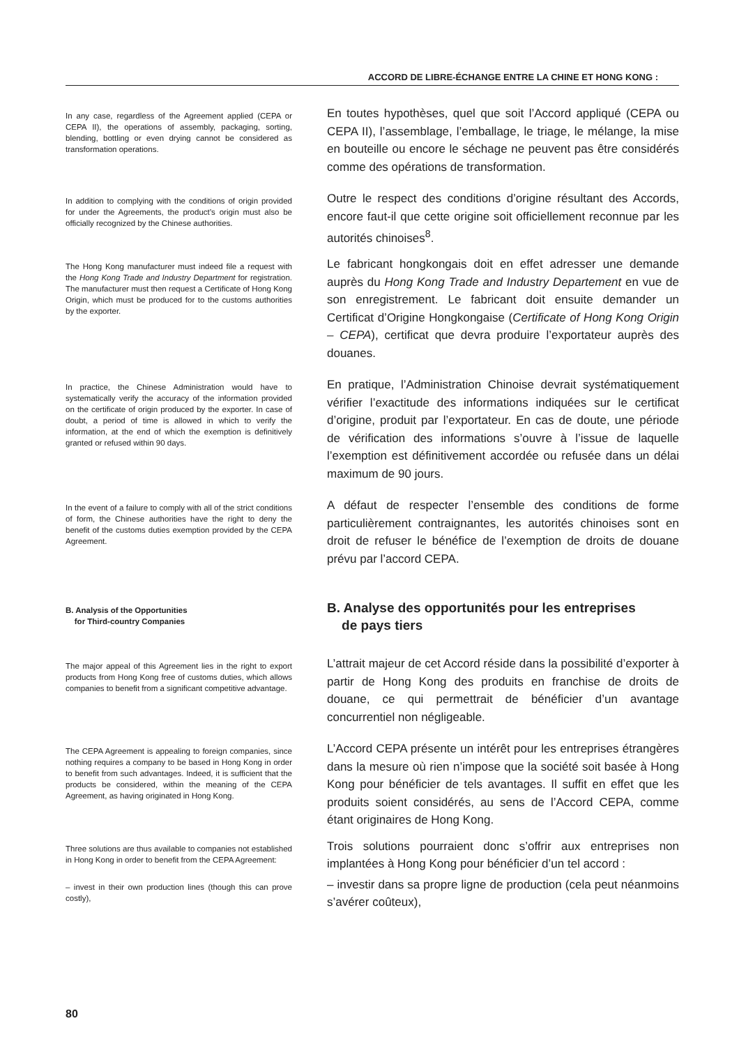ACCORD DE LIBRE-ÉCHANGE ENTRE LA CHINE ET HONG KONG :
In any case, regardless of the Agreement applied (CEPA or CEPA II), the operations of assembly, packaging, sorting, blending, bottling or even drying cannot be considered as transformation operations.
En toutes hypothèses, quel que soit l’Accord appliqué (CEPA ou CEPA II), l’assemblage, l’emballage, le triage, le mélange, la mise en bouteille ou encore le séchage ne peuvent pas être considérés comme des opérations de transformation.
In addition to complying with the conditions of origin provided for under the Agreements, the product’s origin must also be officially recognized by the Chinese authorities.
Outre le respect des conditions d’origine résultant des Accords, encore faut-il que cette origine soit officiellement reconnue par les autorités chinoises<sup>8</sup>.
The Hong Kong manufacturer must indeed file a request with the Hong Kong Trade and Industry Department for registration. The manufacturer must then request a Certificate of Hong Kong Origin, which must be produced for to the customs authorities by the exporter.
Le fabricant hongkongais doit en effet adresser une demande auprès du Hong Kong Trade and Industry Departement en vue de son enregistrement. Le fabricant doit ensuite demander un Certificat d’Origine Hongkongaise (Certificate of Hong Kong Origin – CEPA), certificat que devra produire l’exportateur auprès des douanes.
In practice, the Chinese Administration would have to systematically verify the accuracy of the information provided on the certificate of origin produced by the exporter. In case of doubt, a period of time is allowed in which to verify the information, at the end of which the exemption is definitively granted or refused within 90 days.
En pratique, l’Administration Chinoise devrait systématiquement vérifier l’exactitude des informations indiquées sur le certificat d’origine, produit par l’exportateur. En cas de doute, une période de vérification des informations s’ouvre à l’issue de laquelle l’exemption est définitivement accordée ou refusée dans un délai maximum de 90 jours.
In the event of a failure to comply with all of the strict conditions of form, the Chinese authorities have the right to deny the benefit of the customs duties exemption provided by the CEPA Agreement.
A défaut de respecter l’ensemble des conditions de forme particulièrement contraignantes, les autorités chinoises sont en droit de refuser le bénéfice de l’exemption de droits de douane prévu par l’accord CEPA.
B. Analysis of the Opportunities
for Third-country Companies
B. Analyse des opportunités pour les entreprises
de pays tiers
The major appeal of this Agreement lies in the right to export products from Hong Kong free of customs duties, which allows companies to benefit from a significant competitive advantage.
L’attrait majeur de cet Accord réside dans la possibilité d’exporter à partir de Hong Kong des produits en franchise de droits de douane, ce qui permettrait de bénéficier d’un avantage concurrentiel non négligeable.
The CEPA Agreement is appealing to foreign companies, since nothing requires a company to be based in Hong Kong in order to benefit from such advantages. Indeed, it is sufficient that the products be considered, within the meaning of the CEPA Agreement, as having originated in Hong Kong.
L’Accord CEPA présente un intérêt pour les entreprises étrangères dans la mesure où rien n’impose que la société soit basée à Hong Kong pour bénéficier de tels avantages. Il suffit en effet que les produits soient considérés, au sens de l’Accord CEPA, comme étant originaires de Hong Kong.
Three solutions are thus available to companies not established in Hong Kong in order to benefit from the CEPA Agreement:
Trois solutions pourraient donc s’offrir aux entreprises non implantées à Hong Kong pour bénéficier d’un tel accord :
– invest in their own production lines (though this can prove costly),
– investir dans sa propre ligne de production (cela peut néanmoins s’avérer coûteux),
80